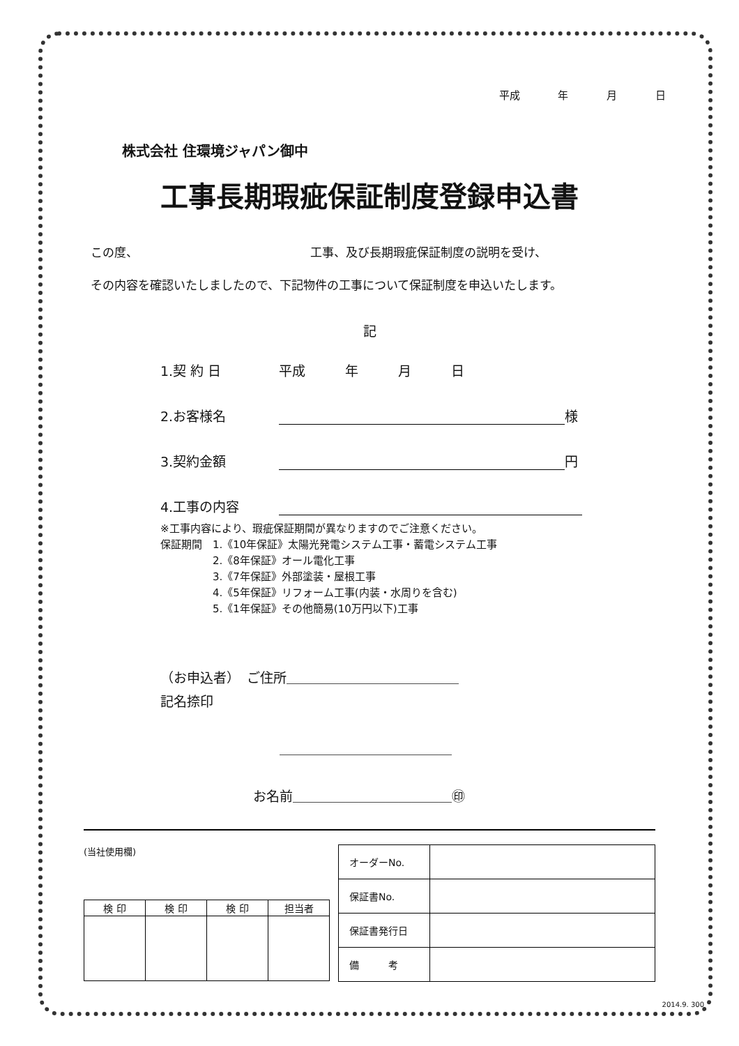平成 年 月 日
株式会社 住環境ジャパン御中
工事長期瑕疵保証制度登録申込書
この度、　　　　　　　　　　　　　　　工事、及び長期瑕疵保証制度の説明を受け、
その内容を確認いたしましたので、下記物件の工事について保証制度を申込いたします。
記
1.契 約 日 平成　　　年　　　月　　　日
2.お客様名 様
3.契約金額 円
4.工事の内容
※工事内容により、瑕疵保証期間が異なりますのでご注意ください。
保証期間　1.《10年保証》太陽光発電システム工事・蓄電システム工事
　　　　　2.《8年保証》オール電化工事
　　　　　3.《7年保証》外部塗装・屋根工事
　　　　　4.《5年保証》リフォーム工事(内装・水周りを含む)
　　　　　5.《1年保証》その他簡易(10万円以下)工事
（お申込者）　ご住所＿＿＿＿＿＿＿＿＿＿＿＿＿
記名捺印
　　　　　　　　　＿＿＿＿＿＿＿＿＿＿＿＿＿
　　　　　　　お名前＿＿＿＿＿＿＿＿＿＿＿＿㊞
(当社使用欄)
| 検 印 | 検 印 | 検 印 | 担当者 |
| --- | --- | --- | --- |
| オーダーNo. | |
| 保証書No. | |
| 保証書発行日 | |
| 備 考 | |
2014.9. 300